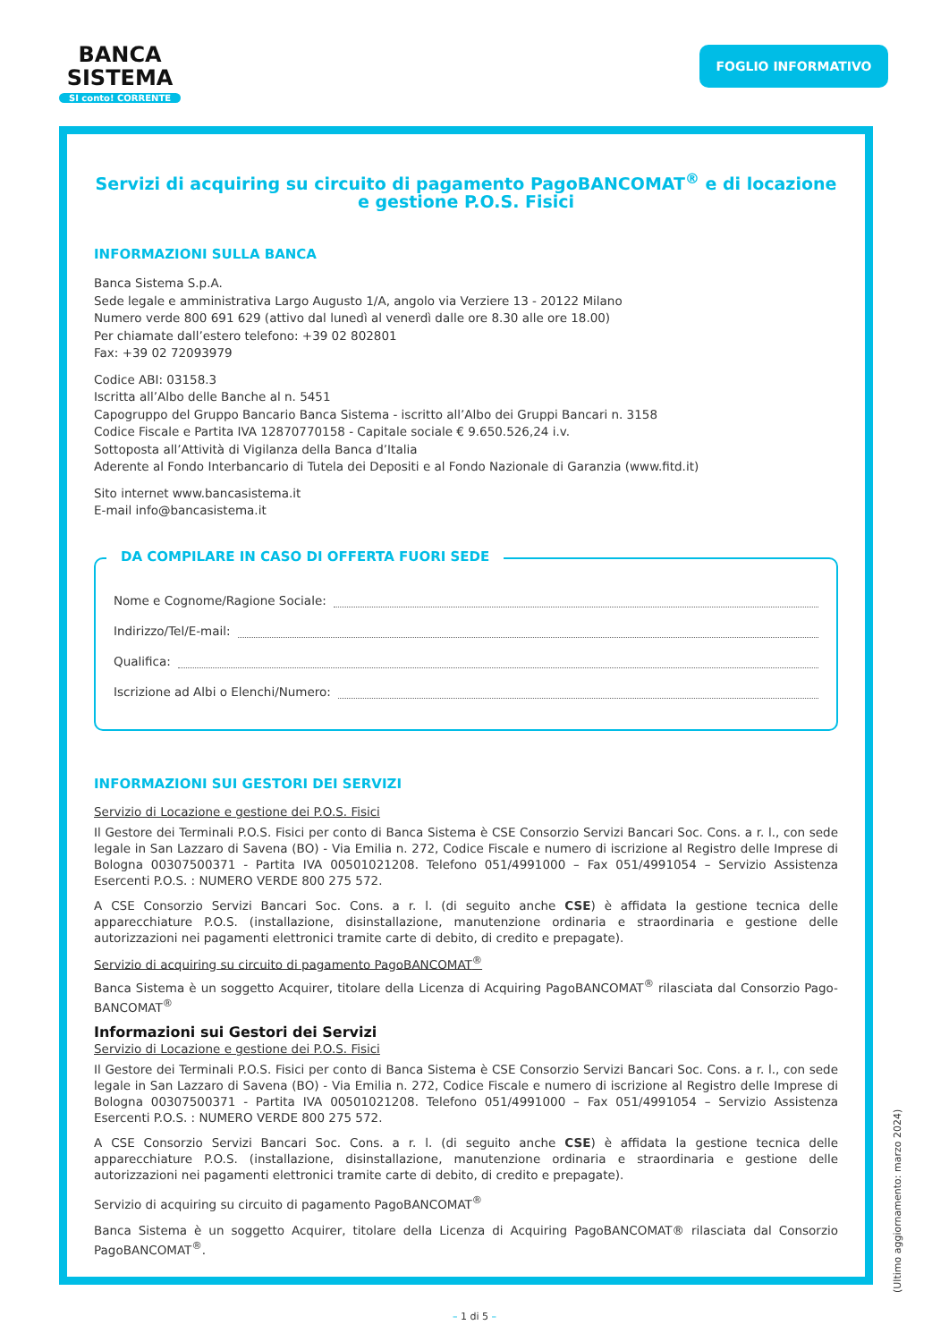BANCA
SISTEMA
SI conto! CORRENTE
FOGLIO INFORMATIVO
Servizi di acquiring su circuito di pagamento PagoBANCOMAT<sup>®</sup> e di locazione e gestione P.O.S. Fisici
INFORMAZIONI SULLA BANCA
Banca Sistema S.p.A.
Sede legale e amministrativa Largo Augusto 1/A, angolo via Verziere 13 - 20122 Milano
Numero verde 800 691 629 (attivo dal lunedì al venerdì dalle ore 8.30 alle ore 18.00)
Per chiamate dall’estero telefono: +39 02 802801
Fax: +39 02 72093979
Codice ABI: 03158.3
Iscritta all’Albo delle Banche al n. 5451
Capogruppo del Gruppo Bancario Banca Sistema - iscritto all’Albo dei Gruppi Bancari n. 3158
Codice Fiscale e Partita IVA 12870770158 - Capitale sociale € 9.650.526,24 i.v.
Sottoposta all’Attività di Vigilanza della Banca d’Italia
Aderente al Fondo Interbancario di Tutela dei Depositi e al Fondo Nazionale di Garanzia (www.fitd.it)
Sito internet www.bancasistema.it
E-mail info@bancasistema.it
DA COMPILARE IN CASO DI OFFERTA FUORI SEDE
Nome e Cognome/Ragione Sociale:
Indirizzo/Tel/E-mail:
Qualifica:
Iscrizione ad Albi o Elenchi/Numero:
INFORMAZIONI SUI GESTORI DEI SERVIZI
Servizio di Locazione e gestione dei P.O.S. Fisici
Il Gestore dei Terminali P.O.S. Fisici per conto di Banca Sistema è CSE Consorzio Servizi Bancari Soc. Cons. a r. l., con sede legale in San Lazzaro di Savena (BO) - Via Emilia n. 272, Codice Fiscale e numero di iscrizione al Registro delle Imprese di Bologna 00307500371 - Partita IVA 00501021208. Telefono 051/4991000 – Fax 051/4991054 – Servizio Assistenza Esercenti P.O.S. : NUMERO VERDE 800 275 572.
A CSE Consorzio Servizi Bancari Soc. Cons. a r. l. (di seguito anche CSE) è affidata la gestione tecnica delle apparecchiature P.O.S. (installazione, disinstallazione, manutenzione ordinaria e straordinaria e gestione delle autorizzazioni nei pagamenti elettronici tramite carte di debito, di credito e prepagate).
Servizio di acquiring su circuito di pagamento PagoBANCOMAT<sup>®</sup>
Banca Sistema è un soggetto Acquirer, titolare della Licenza di Acquiring PagoBANCOMAT<sup>®</sup> rilasciata dal Consorzio Pago-BANCOMAT<sup>®</sup>
Informazioni sui Gestori dei Servizi
Servizio di Locazione e gestione dei P.O.S. Fisici
Il Gestore dei Terminali P.O.S. Fisici per conto di Banca Sistema è CSE Consorzio Servizi Bancari Soc. Cons. a r. l., con sede legale in San Lazzaro di Savena (BO) - Via Emilia n. 272, Codice Fiscale e numero di iscrizione al Registro delle Imprese di Bologna 00307500371 - Partita IVA 00501021208. Telefono 051/4991000 – Fax 051/4991054 – Servizio Assistenza Esercenti P.O.S. : NUMERO VERDE 800 275 572.
A CSE Consorzio Servizi Bancari Soc. Cons. a r. l. (di seguito anche CSE) è affidata la gestione tecnica delle apparecchiature P.O.S. (installazione, disinstallazione, manutenzione ordinaria e straordinaria e gestione delle autorizzazioni nei pagamenti elettronici tramite carte di debito, di credito e prepagate).
Servizio di acquiring su circuito di pagamento PagoBANCOMAT<sup>®</sup>
Banca Sistema è un soggetto Acquirer, titolare della Licenza di Acquiring PagoBANCOMAT® rilasciata dal Consorzio PagoBANCOMAT<sup>®</sup>.
(Ultimo aggiornamento: marzo 2024)
– 1 di 5 –